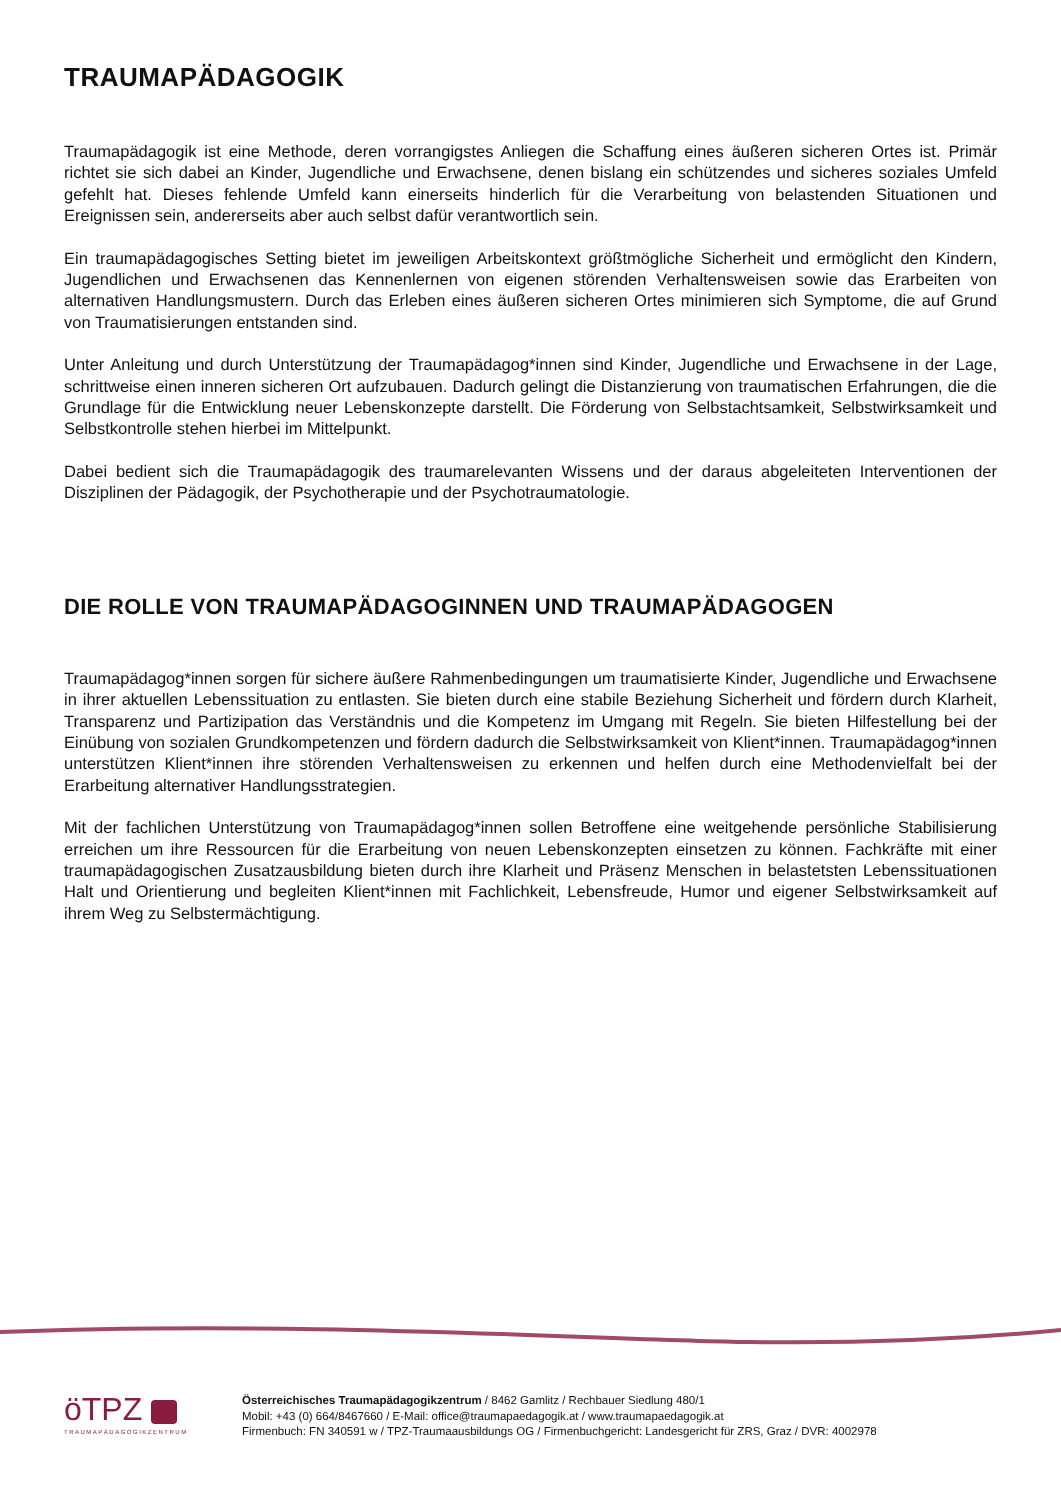TRAUMAPÄDAGOGIK
Traumapädagogik ist eine Methode, deren vorrangigstes Anliegen die Schaffung eines äußeren sicheren Ortes ist. Primär richtet sie sich dabei an Kinder, Jugendliche und Erwachsene, denen bislang ein schützendes und sicheres soziales Umfeld gefehlt hat. Dieses fehlende Umfeld kann einerseits hinderlich für die Verarbeitung von belastenden Situationen und Ereignissen sein, andererseits aber auch selbst dafür verantwortlich sein.
Ein traumapädagogisches Setting bietet im jeweiligen Arbeitskontext größtmögliche Sicherheit und ermöglicht den Kindern, Jugendlichen und Erwachsenen das Kennenlernen von eigenen störenden Verhaltensweisen sowie das Erarbeiten von alternativen Handlungsmustern. Durch das Erleben eines äußeren sicheren Ortes minimieren sich Symptome, die auf Grund von Traumatisierungen entstanden sind.
Unter Anleitung und durch Unterstützung der Traumapädagog*innen sind Kinder, Jugendliche und Erwachsene in der Lage, schrittweise einen inneren sicheren Ort aufzubauen. Dadurch gelingt die Distanzierung von traumatischen Erfahrungen, die die Grundlage für die Entwicklung neuer Lebenskonzepte darstellt. Die Förderung von Selbstachtsamkeit, Selbstwirksamkeit und Selbstkontrolle stehen hierbei im Mittelpunkt.
Dabei bedient sich die Traumapädagogik des traumarelevanten Wissens und der daraus abgeleiteten Interventionen der Disziplinen der Pädagogik, der Psychotherapie und der Psychotraumatologie.
DIE ROLLE VON TRAUMAPÄDAGOGINNEN UND TRAUMAPÄDAGOGEN
Traumapädagog*innen sorgen für sichere äußere Rahmenbedingungen um traumatisierte Kinder, Jugendliche und Erwachsene in ihrer aktuellen Lebenssituation zu entlasten. Sie bieten durch eine stabile Beziehung Sicherheit und fördern durch Klarheit, Transparenz und Partizipation das Verständnis und die Kompetenz im Umgang mit Regeln. Sie bieten Hilfestellung bei der Einübung von sozialen Grundkompetenzen und fördern dadurch die Selbstwirksamkeit von Klient*innen. Traumapädagog*innen unterstützen Klient*innen ihre störenden Verhaltensweisen zu erkennen und helfen durch eine Methodenvielfalt bei der Erarbeitung alternativer Handlungsstrategien.
Mit der fachlichen Unterstützung von Traumapädagog*innen sollen Betroffene eine weitgehende persönliche Stabilisierung erreichen um ihre Ressourcen für die Erarbeitung von neuen Lebenskonzepten einsetzen zu können. Fachkräfte mit einer traumapädagogischen Zusatzausbildung bieten durch ihre Klarheit und Präsenz Menschen in belastetsten Lebenssituationen Halt und Orientierung und begleiten Klient*innen mit Fachlichkeit, Lebensfreude, Humor und eigener Selbstwirksamkeit auf ihrem Weg zu Selbstermächtigung.
öTPZ
TRAUMAPÄDAGOGIKZENTRUM
Österreichisches Traumapädagogikzentrum / 8462 Gamlitz / Rechbauer Siedlung 480/1
Mobil: +43 (0) 664/8467660 / E-Mail: office@traumapaedagogik.at / www.traumapaedagogik.at
Firmenbuch: FN 340591 w / TPZ-Traumaausbildungs OG / Firmenbuchgericht: Landesgericht für ZRS, Graz / DVR: 4002978